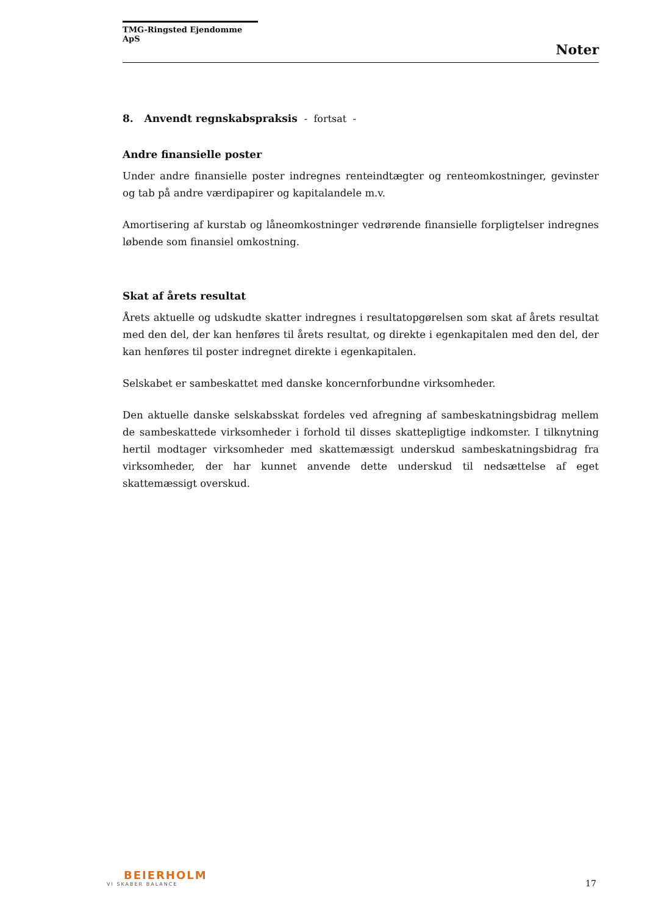TMG-Ringsted Ejendomme ApS
Noter
8. Anvendt regnskabspraksis - fortsat -
Andre finansielle poster
Under andre finansielle poster indregnes renteindtægter og renteomkostninger, gevinster og tab på andre værdipapirer og kapitalandele m.v.
Amortisering af kurstab og låneomkostninger vedrørende finansielle forpligtelser indregnes løbende som finansiel omkostning.
Skat af årets resultat
Årets aktuelle og udskudte skatter indregnes i resultatopgørelsen som skat af årets resultat med den del, der kan henføres til årets resultat, og direkte i egenkapitalen med den del, der kan henføres til poster indregnet direkte i egenkapitalen.
Selskabet er sambeskattet med danske koncernforbundne virksomheder.
Den aktuelle danske selskabsskat fordeles ved afregning af sambeskatningsbidrag mellem de sambeskattede virksomheder i forhold til disses skattepligtige indkomster. I tilknytning hertil modtager virksomheder med skattemæssigt underskud sambeskatningsbidrag fra virksomheder, der har kunnet anvende dette underskud til nedsættelse af eget skattemæssigt overskud.
BEIERHOLM
VI SKABER BALANCE
17